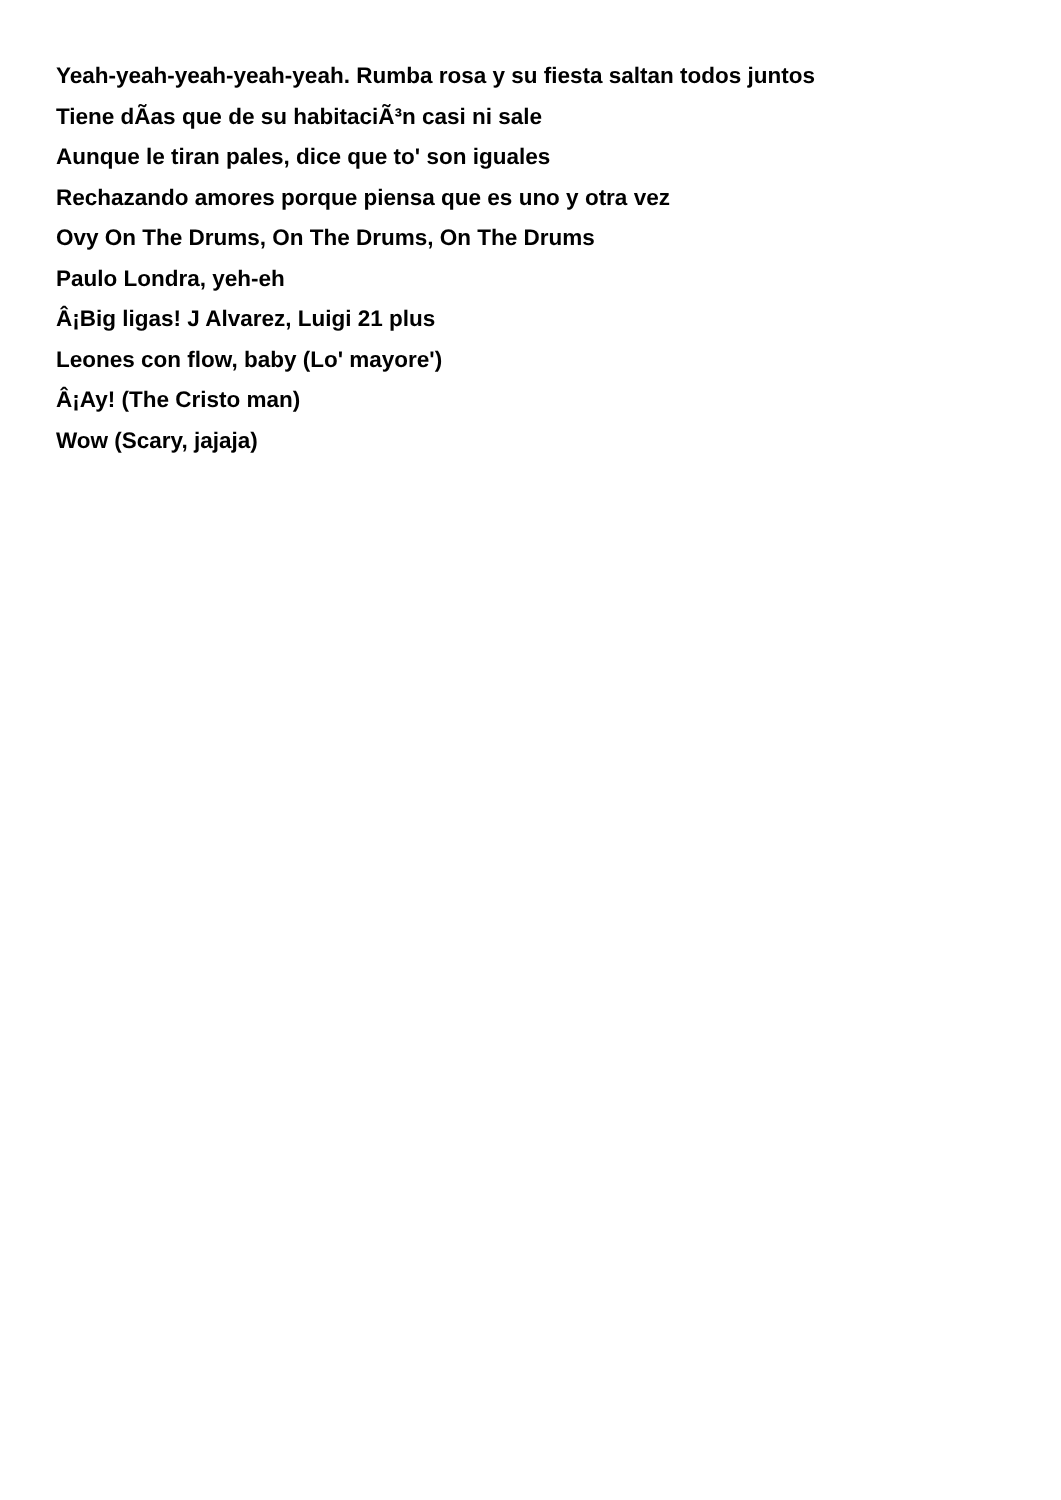Yeah-yeah-yeah-yeah-yeah. Rumba rosa y su fiesta saltan todos juntos
Tiene dÃ­as que de su habitaciÃ³n casi ni sale
Aunque le tiran pales, dice que to' son iguales
Rechazando amores porque piensa que es uno y otra vez
Ovy On The Drums, On The Drums, On The Drums
Paulo Londra, yeh-eh
Â¡Big ligas! J Alvarez, Luigi 21 plus
Leones con flow, baby (Lo' mayore')
Â¡Ay! (The Cristo man)
Wow (Scary, jajaja)